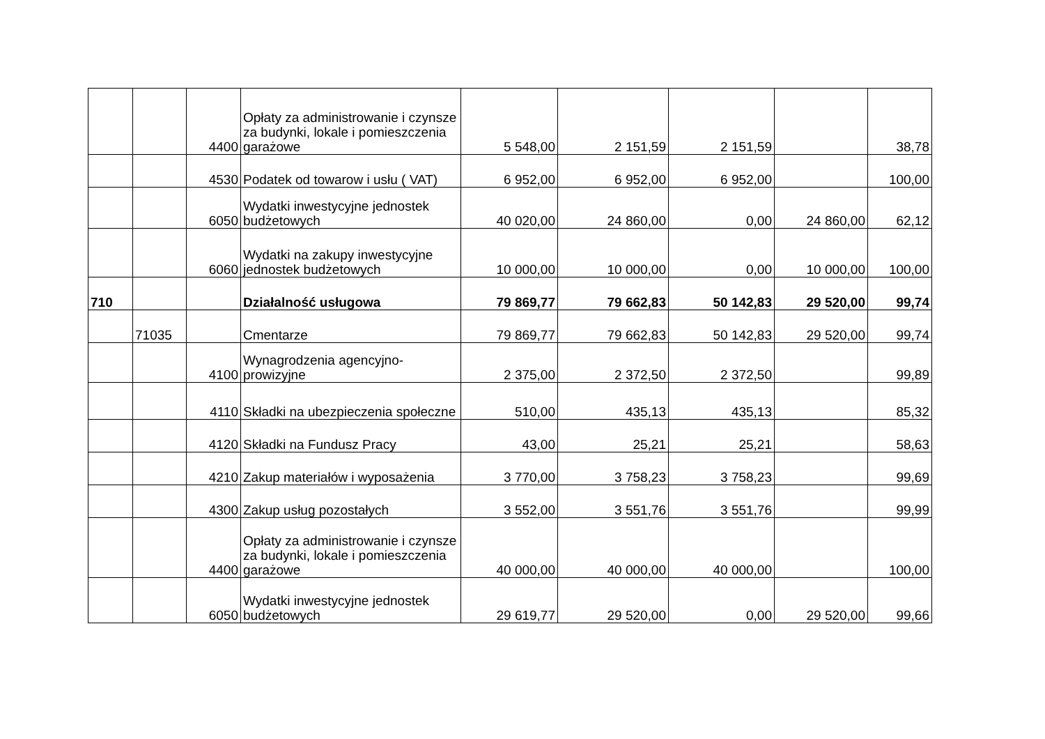| | | 4400 | Opłaty za administrowanie i czynsze za budynki, lokale i pomieszczenia garażowe | 5 548,00 | 2 151,59 | 2 151,59 | | 38,78 |
| | | 4530 | Podatek od towarow i usłu ( VAT) | 6 952,00 | 6 952,00 | 6 952,00 | | 100,00 |
| | | 6050 | Wydatki inwestycyjne jednostek budżetowych | 40 020,00 | 24 860,00 | 0,00 | 24 860,00 | 62,12 |
| | | 6060 | Wydatki na zakupy inwestycyjne jednostek budżetowych | 10 000,00 | 10 000,00 | 0,00 | 10 000,00 | 100,00 |
| 710 | | | Działalność usługowa | 79 869,77 | 79 662,83 | 50 142,83 | 29 520,00 | 99,74 |
| | 71035 | | Cmentarze | 79 869,77 | 79 662,83 | 50 142,83 | 29 520,00 | 99,74 |
| | | 4100 | Wynagrodzenia agencyjno-prowizyjne | 2 375,00 | 2 372,50 | 2 372,50 | | 99,89 |
| | | 4110 | Składki na ubezpieczenia społeczne | 510,00 | 435,13 | 435,13 | | 85,32 |
| | | 4120 | Składki na Fundusz Pracy | 43,00 | 25,21 | 25,21 | | 58,63 |
| | | 4210 | Zakup materiałów i wyposażenia | 3 770,00 | 3 758,23 | 3 758,23 | | 99,69 |
| | | 4300 | Zakup usług pozostałych | 3 552,00 | 3 551,76 | 3 551,76 | | 99,99 |
| | | 4400 | Opłaty za administrowanie i czynsze za budynki, lokale i pomieszczenia garażowe | 40 000,00 | 40 000,00 | 40 000,00 | | 100,00 |
| | | 6050 | Wydatki inwestycyjne jednostek budżetowych | 29 619,77 | 29 520,00 | 0,00 | 29 520,00 | 99,66 |